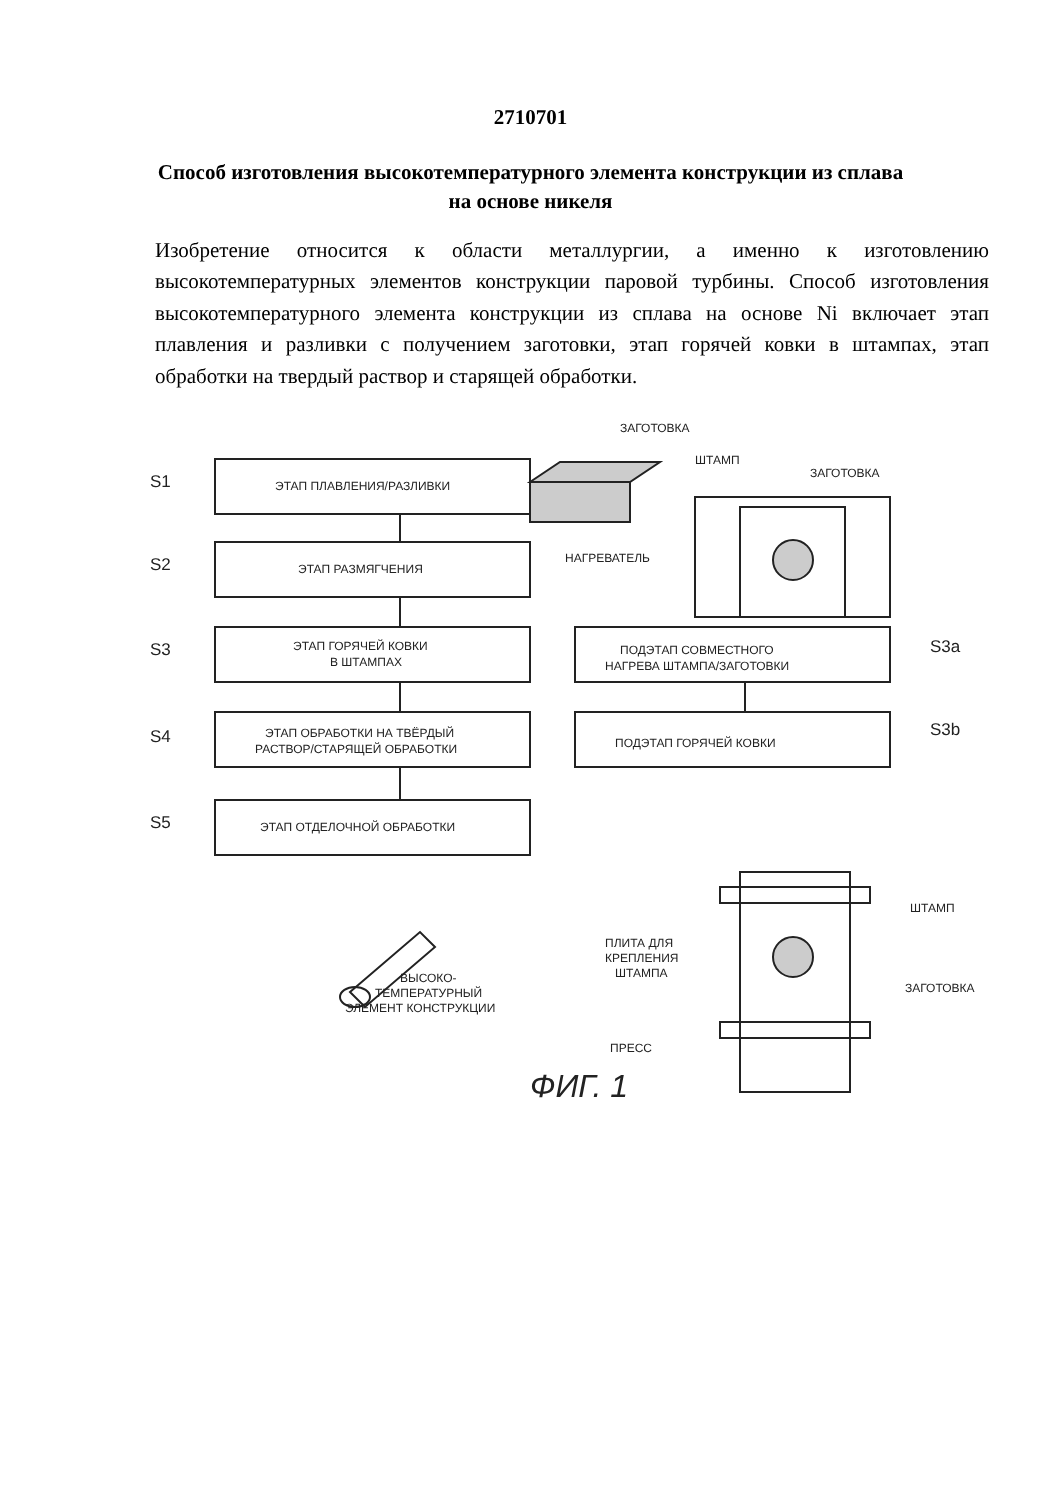2710701
Способ изготовления высокотемпературного элемента конструкции из сплава на основе никеля
Изобретение относится к области металлургии, а именно к изготовлению высокотемпературных элементов конструкции паровой турбины. Способ изготовления высокотемпературного элемента конструкции из сплава на основе Ni включает этап плавления и разливки с получением заготовки, этап горячей ковки в штампах, этап обработки на твердый раствор и старящей обработки.
S1
S2
S3
S4
S5
ЭТАП ПЛАВЛЕНИЯ/РАЗЛИВКИ
ЭТАП РАЗМЯГЧЕНИЯ
ЭТАП ГОРЯЧЕЙ КОВКИ
В ШТАМПАХ
ЭТАП ОБРАБОТКИ НА ТВЁРДЫЙ
РАСТВОР/СТАРЯЩЕЙ ОБРАБОТКИ
ЭТАП ОТДЕЛОЧНОЙ ОБРАБОТКИ
ПОДЭТАП СОВМЕСТНОГО
НАГРЕВА ШТАМПА/ЗАГОТОВКИ
ПОДЭТАП ГОРЯЧЕЙ КОВКИ
S3a
S3b
ЗАГОТОВКА
ШТАМП
ЗАГОТОВКА
НАГРЕВАТЕЛЬ
ШТАМП
ПЛИТА ДЛЯ
КРЕПЛЕНИЯ
ШТАМПА
ЗАГОТОВКА
ПРЕСС
ВЫСОКО-
ТЕМПЕРАТУРНЫЙ
ЭЛЕМЕНТ КОНСТРУКЦИИ
ФИГ. 1